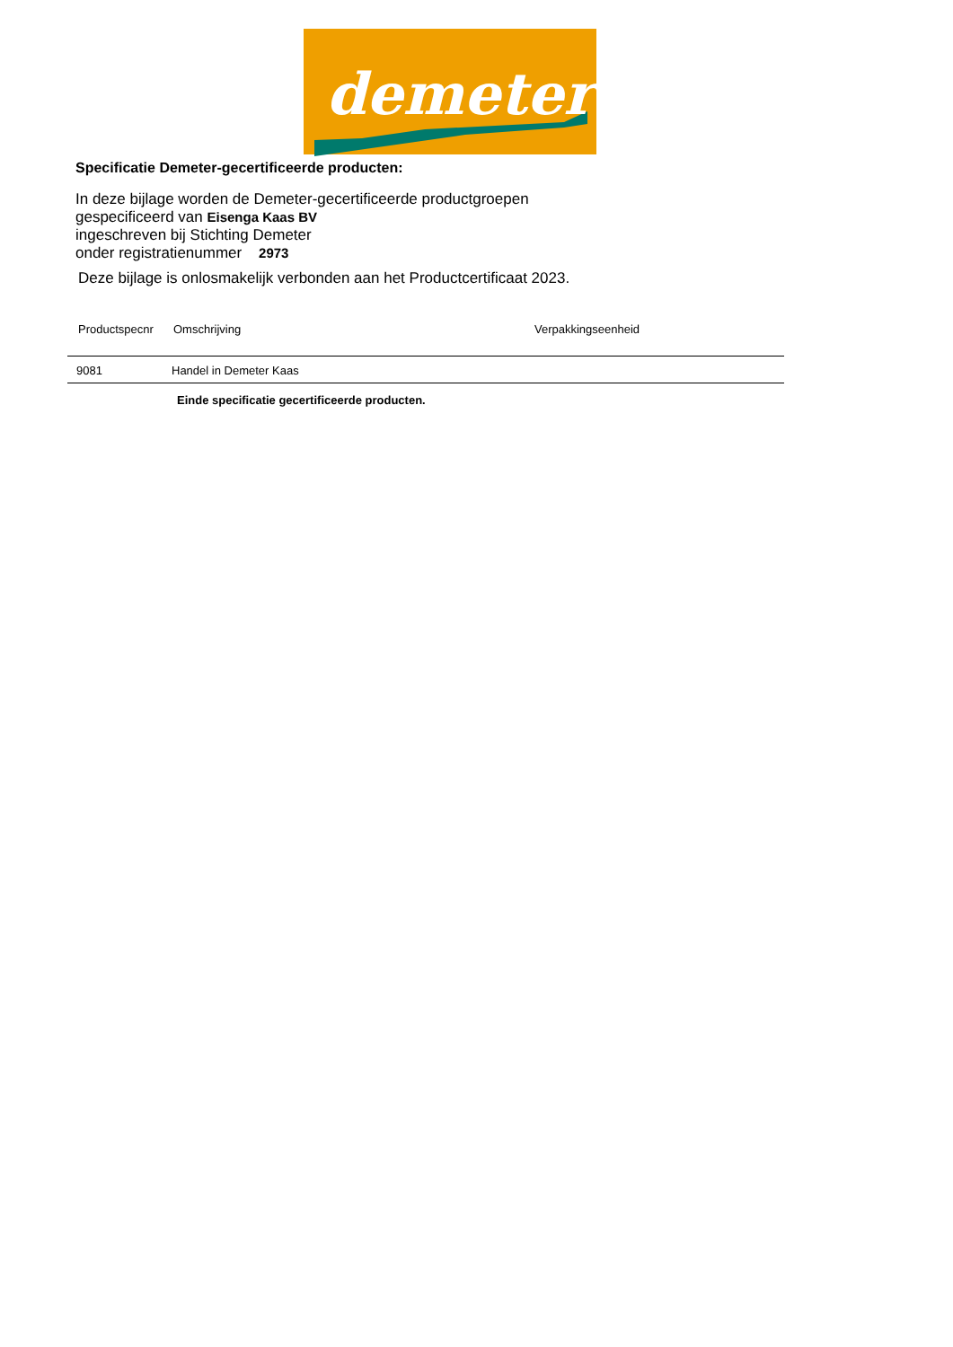demeter
Specificatie Demeter-gecertificeerde producten:
In deze bijlage worden de Demeter-gecertificeerde productgroepen
gespecificeerd van Eisenga Kaas BV
ingeschreven bij Stichting Demeter
onder registratienummer 2973
Deze bijlage is onlosmakelijk verbonden aan het Productcertificaat 2023.
| Productspecnr | Omschrijving | Verpakkingseenheid |
| --- | --- | --- |
| 9081 | Handel in Demeter Kaas | |
Einde specificatie gecertificeerde producten.